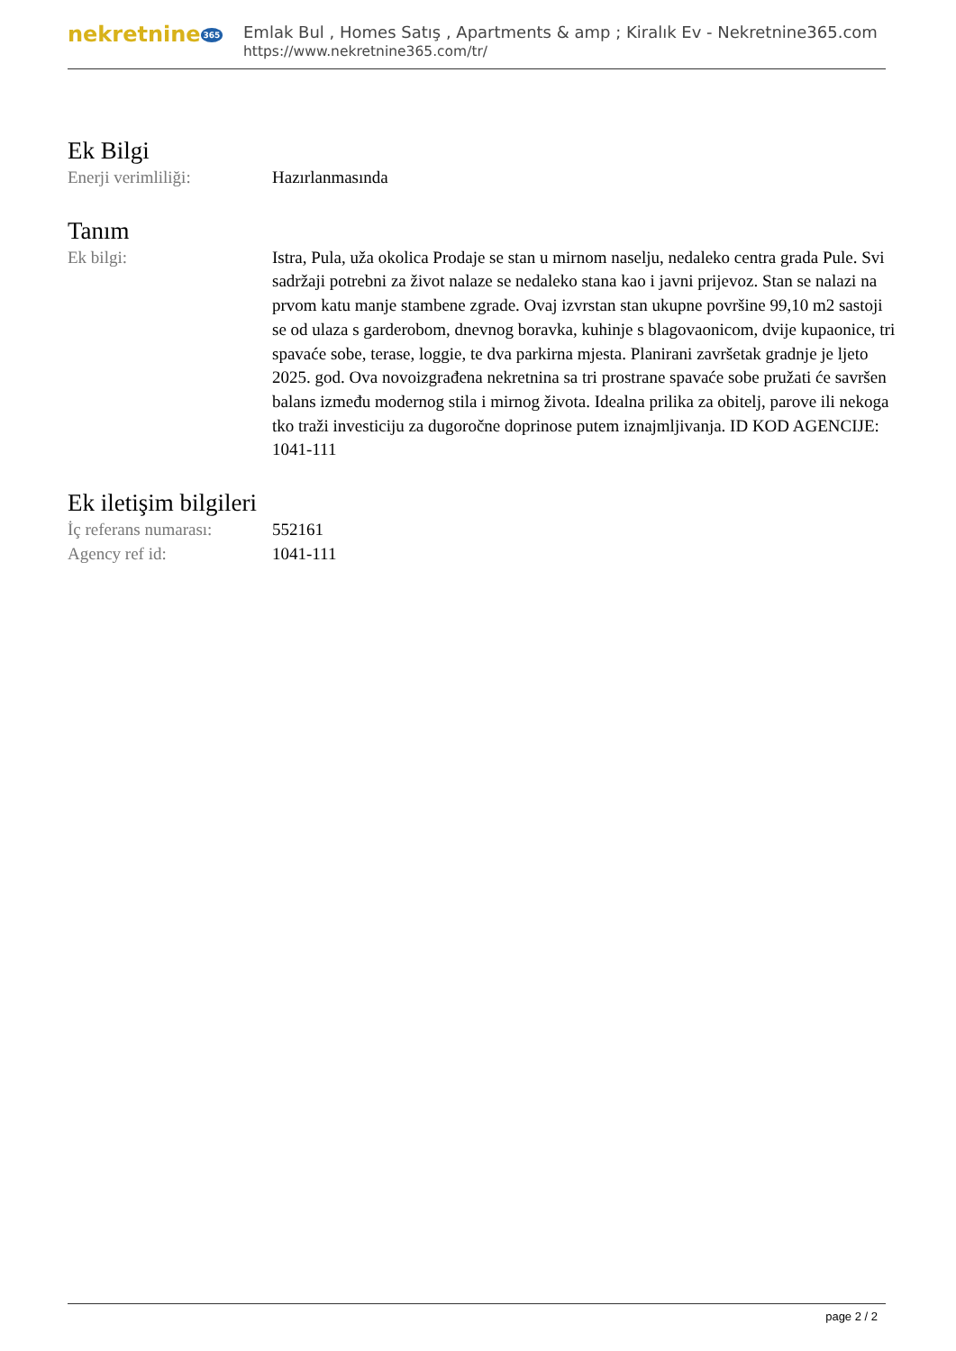nekretnine 365
Emlak Bul , Homes Satış , Apartments & amp ; Kiralık Ev - Nekretnine365.com
https://www.nekretnine365.com/tr/
Ek Bilgi
Enerji verimliliği: Hazırlanmasında
Tanım
Ek bilgi: Istra, Pula, uža okolica Prodaje se stan u mirnom naselju, nedaleko centra grada Pule. Svi sadržaji potrebni za život nalaze se nedaleko stana kao i javni prijevoz. Stan se nalazi na prvom katu manje stambene zgrade. Ovaj izvrstan stan ukupne površine 99,10 m2 sastoji se od ulaza s garderobom, dnevnog boravka, kuhinje s blagovaonicom, dvije kupaonice, tri spavaće sobe, terase, loggie, te dva parkirna mjesta. Planirani završetak gradnje je ljeto 2025. god. Ova novoizgrađena nekretnina sa tri prostrane spavaće sobe pružati će savršen balans između modernog stila i mirnog života. Idealna prilika za obitelj, parove ili nekoga tko traži investiciju za dugoročne doprinose putem iznajmljivanja. ID KOD AGENCIJE: 1041-111
Ek iletişim bilgileri
İç referans numarası:
552161
Agency ref id: 1041-111
page 2 / 2